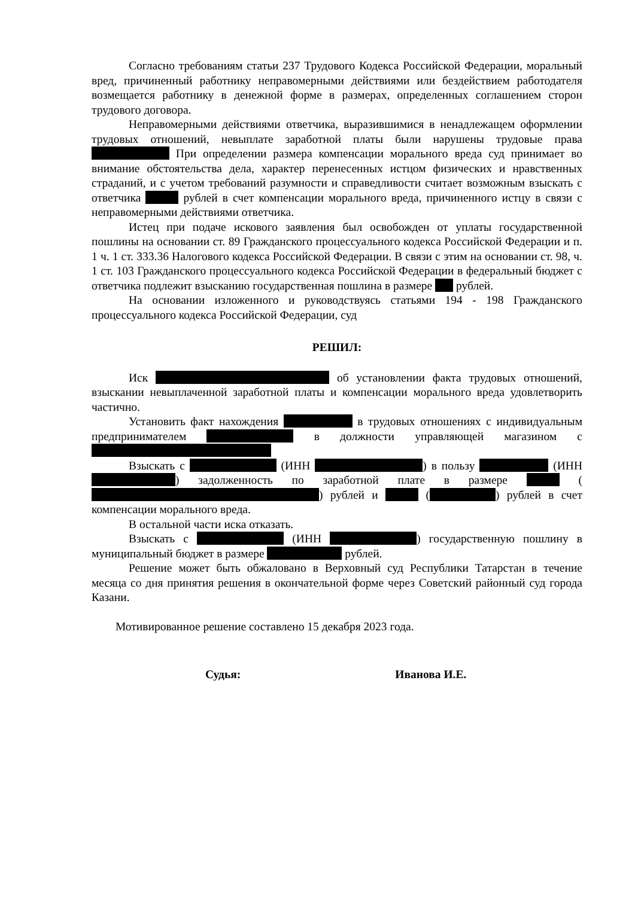Согласно требованиям статьи 237 Трудового Кодекса Российской Федерации, моральный вред, причиненный работнику неправомерными действиями или бездействием работодателя возмещается работнику в денежной форме в размерах, определенных соглашением сторон трудового договора.
Неправомерными действиями ответчика, выразившимися в ненадлежащем оформлении трудовых отношений, невыплате заработной платы были нарушены трудовые права При определении размера компенсации морального вреда суд принимает во внимание обстоятельства дела, характер перенесенных истцом физических и нравственных страданий, и с учетом требований разумности и справедливости считает возможным взыскать с ответчика рублей в счет компенсации морального вреда, причиненного истцу в связи с неправомерными действиями ответчика.
Истец при подаче искового заявления был освобожден от уплаты государственной пошлины на основании ст. 89 Гражданского процессуального кодекса Российской Федерации и п. 1 ч. 1 ст. 333.36 Налогового кодекса Российской Федерации. В связи с этим на основании ст. 98, ч. 1 ст. 103 Гражданского процессуального кодекса Российской Федерации в федеральный бюджет с ответчика подлежит взысканию государственная пошлина в размере рублей.
На основании изложенного и руководствуясь статьями 194 - 198 Гражданского процессуального кодекса Российской Федерации, суд
РЕШИЛ:
Иск об установлении факта трудовых отношений, взыскании невыплаченной заработной платы и компенсации морального вреда удовлетворить частично.
Установить факт нахождения в трудовых отношениях с индивидуальным предпринимателем в должности управляющей магазином с
Взыскать с (ИНН ) в пользу (ИНН ) задолженность по заработной плате в размере ( ) рублей и ( ) рублей в счет компенсации морального вреда.
В остальной части иска отказать.
Взыскать с (ИНН ) государственную пошлину в муниципальный бюджет в размере рублей.
Решение может быть обжаловано в Верховный суд Республики Татарстан в течение месяца со дня принятия решения в окончательной форме через Советский районный суд города Казани.
Мотивированное решение составлено 15 декабря 2023 года.
Судья: Иванова И.Е.